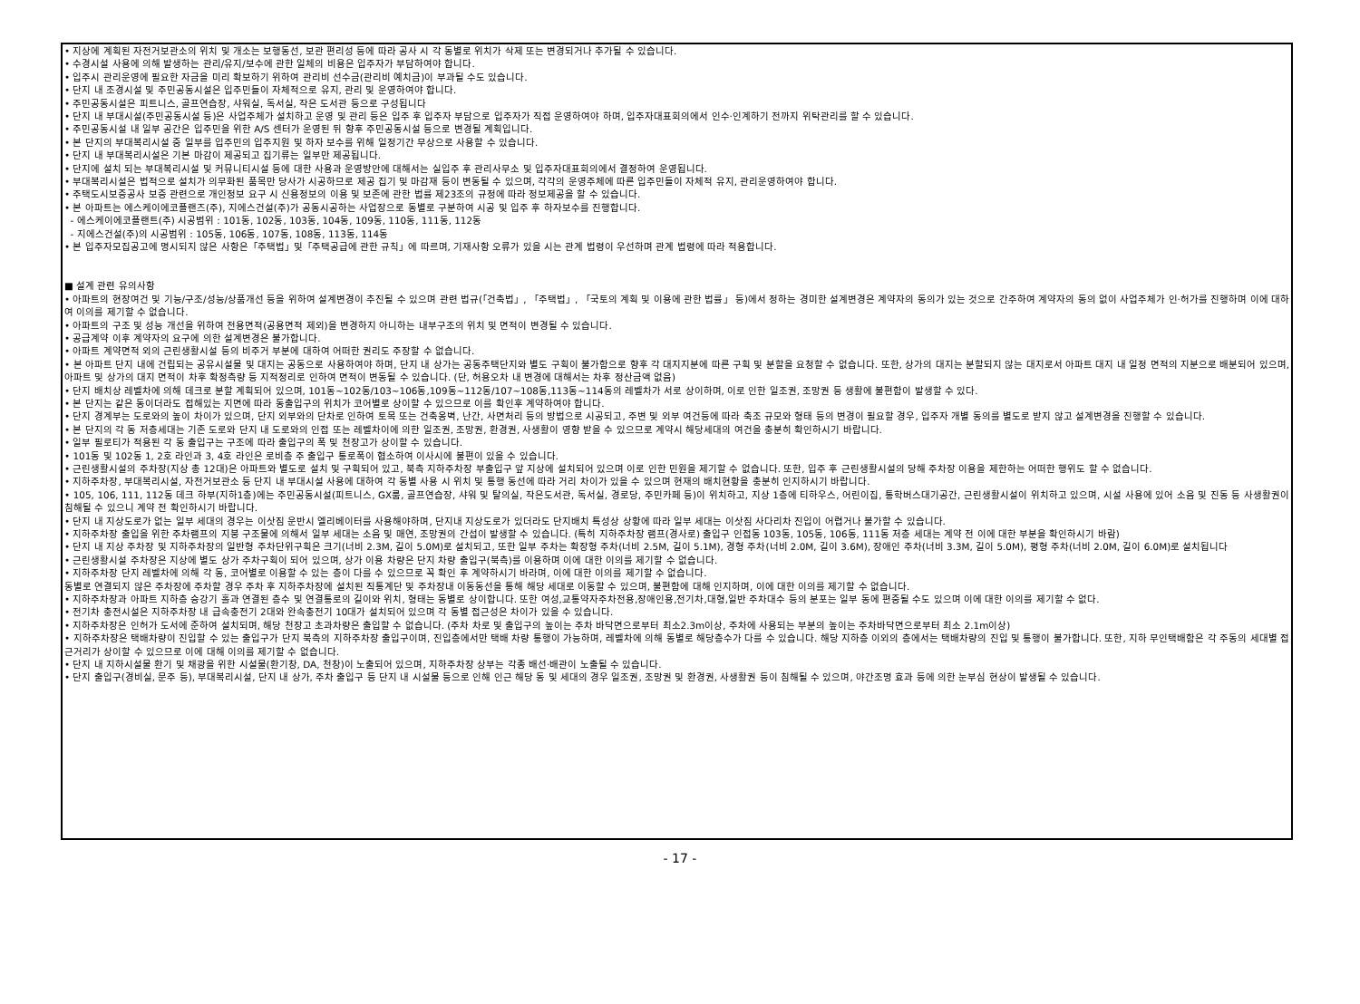• 지상에 계획된 자전거보관소의 위치 및 개소는 보행동선, 보관 편리성 등에 따라 공사 시 각 동별로 위치가 삭제 또는 변경되거나 추가될 수 있습니다.
• 수경시설 사용에 의해 발생하는 관리/유지/보수에 관한 일체의 비용은 입주자가 부담하여야 합니다.
• 입주시 관리운영에 필요한 자금을 미리 확보하기 위하여 관리비 선수금(관리비 예치금)이 부과될 수도 있습니다.
• 단지 내 조경시설 및 주민공동시설은 입주민들이 자체적으로 유지, 관리 및 운영하여야 합니다.
• 주민공동시설은 피트니스, 골프연습장, 샤워실, 독서실, 작은 도서관 등으로 구성됩니다
• 단지 내 부대시설(주민공동시설 등)은 사업주체가 설치하고 운영 및 관리 등은 입주 후 입주자 부담으로 입주자가 직접 운영하여야 하며, 입주자대표회의에서 인수·인계하기 전까지 위탁관리를 할 수 있습니다.
• 주민공동시설 내 일부 공간은 입주민을 위한 A/S 센터가 운영된 뒤 향후 주민공동시설 등으로 변경될 계획입니다.
• 본 단지의 부대복리시설 중 일부를 입주민의 입주지원 및 하자 보수를 위해 일정기간 무상으로 사용할 수 있습니다.
• 단지 내 부대복리시설은 기본 마감이 제공되고 집기류는 일부만 제공됩니다.
• 단지에 설치 되는 부대복리시설 및 커뮤니티시설 등에 대한 사용과 운영방안에 대해서는 실입주 후 관리사무소 및 입주자대표회의에서 결정하여 운영됩니다.
• 부대복리시설은 법적으로 설치가 의무화된 품목만 당사가 시공하므로 제공 집기 및 마감재 등이 변동될 수 있으며, 각각의 운영주체에 따른 입주민들이 자체적 유지, 관리운영하여야 합니다.
• 주택도시보증공사 보증 관련으로 개인정보 요구 시 신용정보의 이용 및 보존에 관한 법률 제23조의 규정에 따라 정보제공을 할 수 있습니다.
• 본 아파트는 에스케이에코플랜즈(주), 지에스건설(주)가 공동시공하는 사업장으로 동별로 구분하여 시공 및 입주 후 하자보수를 진행합니다.
- 에스케이에코플랜트(주) 시공범위 : 101동, 102동, 103동, 104동, 109동, 110동, 111동, 112동
- 지에스건설(주)의 시공범위 : 105동, 106동, 107동, 108동, 113동, 114동
• 본 입주자모집공고에 명시되지 않은 사항은「주택법」및「주택공급에 관한 규칙」에 따르며, 기재사항 오류가 있을 시는 관계 법령이 우선하며 관계 법령에 따라 적용합니다.
■ 설계 관련 유의사항
• 아파트의 현장여건 및 기능/구조/성능/상품개선 등을 위하여 설계변경이 추진될 수 있으며 관련 법규(「건축법」, 「주택법」, 「국토의 계획 및 이용에 관한 법률」 등)에서 정하는 경미한 설계변경은 계약자의 동의가 있는 것으로 간주하여 계약자의 동의 없이 사업주체가 인·허가를 진행하며 이에 대하여 이의를 제기할 수 없습니다.
• 아파트의 구조 및 성능 개선을 위하여 전용면적(공용면적 제외)을 변경하지 아니하는 내부구조의 위치 및 면적이 변경될 수 있습니다.
• 공급계약 이후 계약자의 요구에 의한 설계변경은 불가합니다.
• 아파트 계약면적 외의 근린생활시설 등의 비주거 부분에 대하여 어떠한 권리도 주장할 수 없습니다.
• 본 아파트 단지 내에 건립되는 공유시설물 및 대지는 공동으로 사용하여야 하며, 단지 내 상가는 공동주택단지와 별도 구획이 불가함으로 향후 각 대지지분에 따른 구획 및 분할을 요청할 수 없습니다. 또한, 상가의 대지는 분할되지 않는 대지로서 아파트 대지 내 일정 면적의 지분으로 배분되어 있으며, 아파트 및 상가의 대지 면적이 차후 확정측량 등 지적정리로 인하여 면적이 변동될 수 있습니다. (단, 허용오차 내 변경에 대해서는 차후 정산금액 없음)
• 단지 배치상 레벨차에 의해 데크로 분할 계획되어 있으며, 101동~102동/103~106동,109동~112동/107~108동,113동~114동의 레벨차가 서로 상이하며, 이로 인한 일조권, 조망권 등 생활에 불편함이 발생할 수 있다.
• 본 단지는 같은 동이더라도 접해있는 지면에 따라 동출입구의 위치가 코어별로 상이할 수 있으므로 이를 확인후 계약하여야 합니다.
• 단지 경계부는 도로와의 높이 차이가 있으며, 단지 외부와의 단차로 인하여 토목 또는 건축옹벽, 난간, 사면처리 등의 방법으로 시공되고, 주변 및 외부 여건등에 따라 축조 규모와 형태 등의 변경이 필요할 경우, 입주자 개별 동의를 별도로 받지 않고 설계변경을 진행할 수 있습니다.
• 본 단지의 각 동 저층세대는 기존 도로와 단지 내 도로와의 인접 또는 레벨차이에 의한 일조권, 조망권, 환경권, 사생활이 영향 받을 수 있으므로 계약시 해당세대의 여건을 충분히 확인하시기 바랍니다.
• 일부 필로티가 적용된 각 동 출입구는 구조에 따라 출입구의 폭 및 천장고가 상이할 수 있습니다.
• 101동 및 102동 1, 2호 라인과 3, 4호 라인은 로비층 주 출입구 통로폭이 협소하여 이사시에 불편이 있을 수 있습니다.
• 근린생활시설의 주차장(지상 총 12대)은 아파트와 별도로 설치 및 구획되어 있고, 북측 지하주차장 부출입구 앞 지상에 설치되어 있으며 이로 인한 민원을 제기할 수 없습니다. 또한, 입주 후 근린생활시설의 당해 주차장 이용을 제한하는 어떠한 행위도 할 수 없습니다.
• 지하주차장, 부대복리시설, 자전거보관소 등 단지 내 부대시설 사용에 대하여 각 동별 사용 시 위치 및 통행 동선에 따라 거리 차이가 있을 수 있으며 현재의 배치현황을 충분히 인지하시기 바랍니다.
• 105, 106, 111, 112동 데크 하부(지하1층)에는 주민공동시설(피트니스, GX룸, 골프연습장, 샤워 및 탈의실, 작은도서관, 독서실, 경로당, 주민카페 등)이 위치하고, 지상 1층에 티하우스, 어린이집, 통학버스대기공간, 근린생활시설이 위치하고 있으며, 시설 사용에 있어 소음 및 진동 등 사생활권이 침해될 수 있으니 계약 전 확인하시기 바랍니다.
• 단지 내 지상도로가 없는 일부 세대의 경우는 이삿짐 운반시 엘리베이터를 사용해야하며, 단지내 지상도로가 있더라도 단지배치 특성상 상황에 따라 일부 세대는 이삿짐 사다리차 진입이 어렵거나 불가할 수 있습니다.
• 지하주차장 출입을 위한 주차램프의 지붕 구조물에 의해서 일부 세대는 소음 및 매연, 조망권의 간섭이 발생할 수 있습니다. (특히 지하주차장 램프(경사로) 출입구 인접동 103동, 105동, 106동, 111동 저층 세대는 계약 전 이에 대한 부분을 확인하시기 바람)
• 단지 내 지상 주차장 및 지하주차장의 일반형 주차단위구획은 크기(너비 2.3M, 길이 5.0M)로 설치되고, 또한 일부 주차는 확장형 주차(너비 2.5M, 길이 5.1M), 경형 주차(너비 2.0M, 길이 3.6M), 장애인 주차(너비 3.3M, 길이 5.0M), 평형 주차(너비 2.0M, 길이 6.0M)로 설치됩니다
• 근린생활시설 주차장은 지상에 별도 상가 주차구획이 되어 있으며, 상가 이용 차량은 단지 차량 출입구(북측)를 이용하며 이에 대한 이의를 제기할 수 없습니다.
• 지하주차장 단지 레벨차에 의해 각 동, 코어별로 이용할 수 있는 층이 다를 수 있으므로 꼭 확인 후 계약하시기 바라며, 이에 대한 이의를 제기할 수 없습니다.
동별로 연결되지 않은 주차장에 주차할 경우 주차 후 지하주차장에 설치된 직통계단 및 주차장내 이동동선을 통해 해당 세대로 이동할 수 있으며, 불편함에 대해 인지하며, 이에 대한 이의를 제기할 수 없습니다.
• 지하주차장과 아파트 지하층 승강기 홀과 연결된 층수 및 연결통로의 길이와 위치, 형태는 동별로 상이합니다. 또한 여성,교통약자주차전용,장애인용,전기차,대형,일반 주차대수 등의 분포는 일부 동에 편중될 수도 있으며 이에 대한 이의를 제기할 수 없다.
• 전기차 충전시설은 지하주차장 내 급속충전기 2대와 완속충전기 10대가 설치되어 있으며 각 동별 접근성은 차이가 있을 수 있습니다.
• 지하주차장은 인허가 도서에 준하여 설치되며, 해당 천장고 초과차량은 출입할 수 없습니다. (주차 차로 및 출입구의 높이는 주차 바닥면으로부터 최소2.3m이상, 주차에 사용되는 부분의 높이는 주차바닥면으로부터 최소 2.1m이상)
• 지하주차장은 택배차량이 진입할 수 있는 출입구가 단지 북측의 지하주차장 출입구이며, 진입층에서만 택배 차량 통행이 가능하며, 레벨차에 의해 동별로 해당층수가 다를 수 있습니다. 해당 지하층 이외의 층에서는 택배차량의 진입 및 통행이 불가합니다. 또한, 지하 무인택배함은 각 주동의 세대별 접근거리가 상이할 수 있으므로 이에 대해 이의를 제기할 수 없습니다.
• 단지 내 지하시설물 환기 및 채광을 위한 시설물(환기창, DA, 천창)이 노출되어 있으며, 지하주차장 상부는 각종 배선·배관이 노출될 수 있습니다.
• 단지 출입구(경비실, 문주 등), 부대복리시설, 단지 내 상가, 주차 출입구 등 단지 내 시설물 등으로 인해 인근 해당 동 및 세대의 경우 일조권, 조망권 및 환경권, 사생활권 등이 침해될 수 있으며, 야간조명 효과 등에 의한 눈부심 현상이 발생될 수 있습니다.
- 17 -